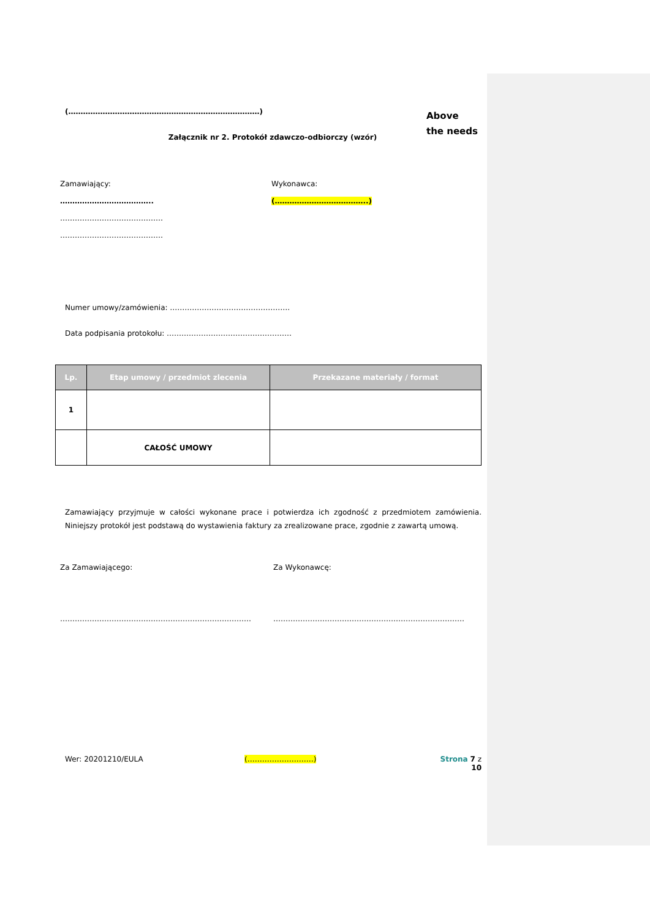(……………………………………………………………………)
Above
the needs
Załącznik nr 2. Protokół zdawczo-odbiorczy (wzór)
Zamawiający:
………………………………..
……………………………………
……………………………………
Wykonawca:
(………………………………..)
Numer umowy/zamówienia: ………………………………………….
Data podpisania protokołu: ……………………………………………
| Lp. | Etap umowy / przedmiot zlecenia | Przekazane materiały / format |
| --- | --- | --- |
| 1 | | |
| | CAŁOŚĆ UMOWY | |
Zamawiający przyjmuje w całości wykonane prace i potwierdza ich zgodność z przedmiotem zamówienia. Niniejszy protokół jest podstawą do wystawienia faktury za zrealizowane prace, zgodnie z zawartą umową.
Za Zamawiającego:
……………………………………………………………………
Za Wykonawcę:
……………………………………………………………………
Wer: 20201210/EULA (………………………) Strona 7 z 10